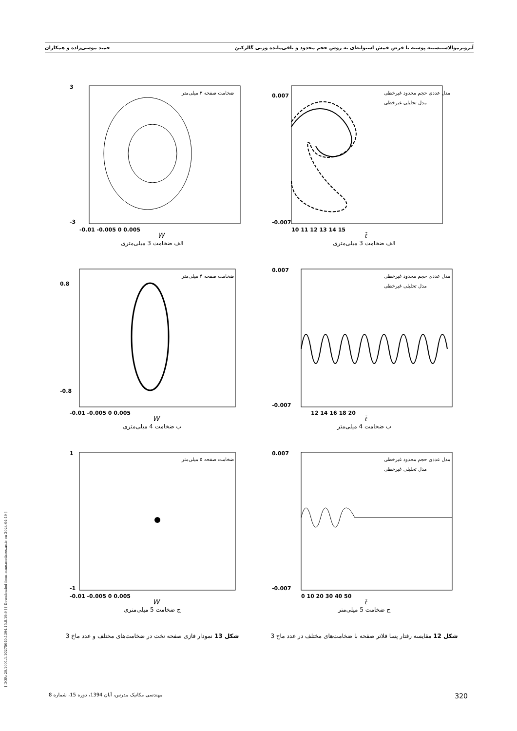آیروترموالاستیسیته پوسته با فرض خمش استوانه‌ای به روش حجم محدود و باقی‌مانده وزنی گالرکین حمید موسی‌زاده و همکاران
مدل عددی حجم محدود غیرخطی
مدل تحلیلی غیرخطی
0.007
-0.007
10 11 12 13 14 15
t̄
الف ضخامت 3 میلی‌متری
ضخامت صفحه ۳ میلی‌متر
3
-3
-0.01 -0.005 0 0.005
W
الف ضخامت 3 میلی‌متری
مدل عددی حجم محدود غیرخطی
مدل تحلیلی غیرخطی
0.007
-0.007
12 14 16 18 20
t̄
ب ضخامت 4 میلی‌متر
ضخامت صفحه ۴ میلی‌متر
0.8
-0.8
-0.01 -0.005 0 0.005
W
ب ضخامت 4 میلی‌متری
مدل عددی حجم محدود غیرخطی
مدل تحلیلی غیرخطی
0.007
-0.007
0 10 20 30 40 50
t̄
ج ضخامت 5 میلی‌متر
ضخامت صفحه ۵ میلی‌متر
1
-1
-0.01 -0.005 0 0.005
W
ج ضخامت 5 میلی‌متری
شکل 12 مقایسه رفتار پسا فلاتر صفحه با ضخامت‌های مختلف در عدد ماخ 3
شکل 13 نمودار فازی صفحه تخت در ضخامت‌های مختلف و عدد ماخ 3
مهندسی مکانیک مدرس، آبان 1394، دوره 15، شماره 8 320
[ DOR: 20.1001.1.10275940.1394.15.8.19.9 ] [ Downloaded from mme.modares.ac.ir on 2024-04-19 ]